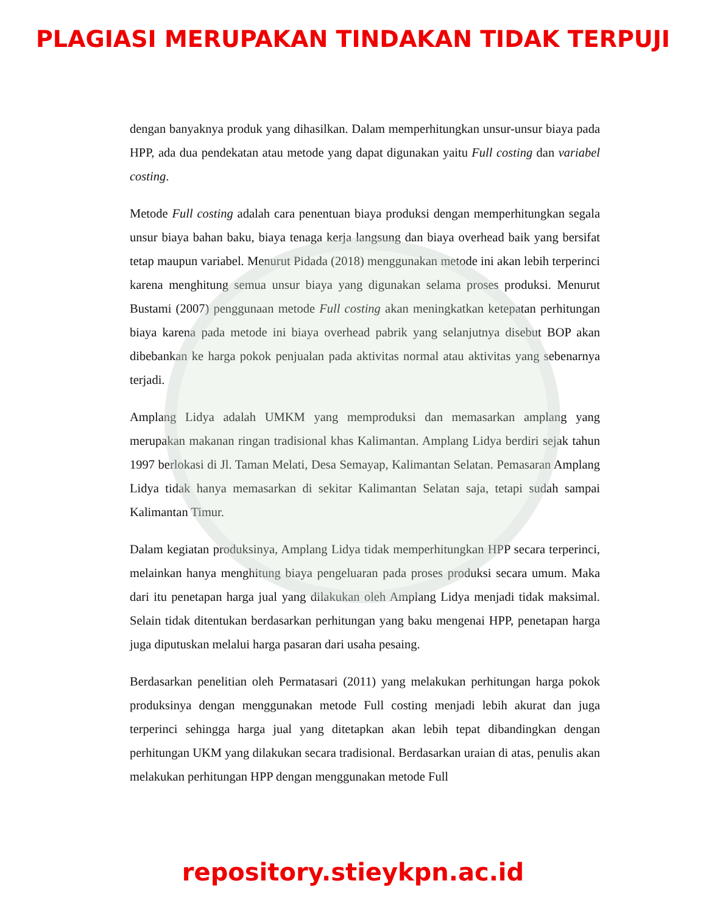PLAGIASI MERUPAKAN TINDAKAN TIDAK TERPUJI
dengan banyaknya produk yang dihasilkan. Dalam memperhitungkan unsur-unsur biaya pada HPP, ada dua pendekatan atau metode yang dapat digunakan yaitu Full costing dan variabel costing.
Metode Full costing adalah cara penentuan biaya produksi dengan memperhitungkan segala unsur biaya bahan baku, biaya tenaga kerja langsung dan biaya overhead baik yang bersifat tetap maupun variabel. Menurut Pidada (2018) menggunakan metode ini akan lebih terperinci karena menghitung semua unsur biaya yang digunakan selama proses produksi. Menurut Bustami (2007) penggunaan metode Full costing akan meningkatkan ketepatan perhitungan biaya karena pada metode ini biaya overhead pabrik yang selanjutnya disebut BOP akan dibebankan ke harga pokok penjualan pada aktivitas normal atau aktivitas yang sebenarnya terjadi.
Amplang Lidya adalah UMKM yang memproduksi dan memasarkan amplang yang merupakan makanan ringan tradisional khas Kalimantan. Amplang Lidya berdiri sejak tahun 1997 berlokasi di Jl. Taman Melati, Desa Semayap, Kalimantan Selatan. Pemasaran Amplang Lidya tidak hanya memasarkan di sekitar Kalimantan Selatan saja, tetapi sudah sampai Kalimantan Timur.
Dalam kegiatan produksinya, Amplang Lidya tidak memperhitungkan HPP secara terperinci, melainkan hanya menghitung biaya pengeluaran pada proses produksi secara umum. Maka dari itu penetapan harga jual yang dilakukan oleh Amplang Lidya menjadi tidak maksimal. Selain tidak ditentukan berdasarkan perhitungan yang baku mengenai HPP, penetapan harga juga diputuskan melalui harga pasaran dari usaha pesaing.
Berdasarkan penelitian oleh Permatasari (2011) yang melakukan perhitungan harga pokok produksinya dengan menggunakan metode Full costing menjadi lebih akurat dan juga terperinci sehingga harga jual yang ditetapkan akan lebih tepat dibandingkan dengan perhitungan UKM yang dilakukan secara tradisional. Berdasarkan uraian di atas, penulis akan melakukan perhitungan HPP dengan menggunakan metode Full
repository.stieykpn.ac.id